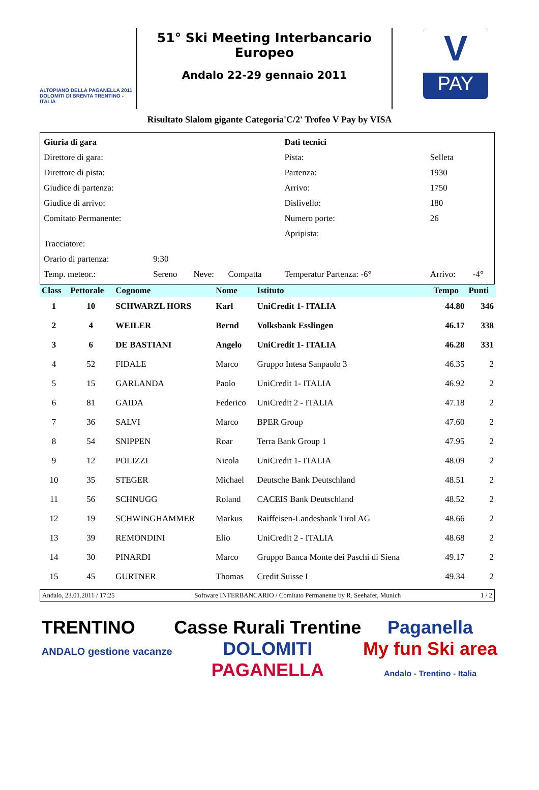ALTOPIANO DELLA PAGANELLA 2011
DOLOMITI DI BRENTA TRENTINO - ITALIA
51° Ski Meeting Interbancario Europeo
Andalo 22-29 gennaio 2011
V
PAY
Risultato Slalom gigante Categoria'C/2' Trofeo V Pay by VISA
| Giuria di gara | | | | Dati tecnici | | |
| Direttore di gara: | | | | Pista: | Selleta | |
| Direttore di pista: | | | | Partenza: | 1930 | |
| Giudice di partenza: | | | | Arrivo: | 1750 | |
| Giudice di arrivo: | | | | Dislivello: | 180 | |
| Comitato Permanente: | | | | Numero porte: | 26 | |
| Tracciatore: | | | | Apripista: | | |
| Orario di partenza: | 9:30 | | | | | |
| Temp. meteor.: | Sereno | Neve: | Compatta | Temperatur Partenza: -6° | Arrivo: | -4° |
| Class | Pettorale | Cognome | Nome | Istituto | Tempo | Punti |
| --- | --- | --- | --- | --- | --- | --- |
| 1 | 10 | SCHWARZL HORS | Karl | UniCredit 1- ITALIA | 44.80 | 346 |
| 2 | 4 | WEILER | Bernd | Volksbank Esslingen | 46.17 | 338 |
| 3 | 6 | DE BASTIANI | Angelo | UniCredit 1- ITALIA | 46.28 | 331 |
| 4 | 52 | FIDALE | Marco | Gruppo Intesa Sanpaolo 3 | 46.35 | 2 |
| 5 | 15 | GARLANDA | Paolo | UniCredit 1- ITALIA | 46.92 | 2 |
| 6 | 81 | GAIDA | Federico | UniCredit 2 - ITALIA | 47.18 | 2 |
| 7 | 36 | SALVI | Marco | BPER Group | 47.60 | 2 |
| 8 | 54 | SNIPPEN | Roar | Terra Bank Group 1 | 47.95 | 2 |
| 9 | 12 | POLIZZI | Nicola | UniCredit 1- ITALIA | 48.09 | 2 |
| 10 | 35 | STEGER | Michael | Deutsche Bank Deutschland | 48.51 | 2 |
| 11 | 56 | SCHNUGG | Roland | CACEIS Bank Deutschland | 48.52 | 2 |
| 12 | 19 | SCHWINGHAMMER | Markus | Raiffeisen-Landesbank Tirol AG | 48.66 | 2 |
| 13 | 39 | REMONDINI | Elio | UniCredit 2 - ITALIA | 48.68 | 2 |
| 14 | 30 | PINARDI | Marco | Gruppo Banca Monte dei Paschi di Siena | 49.17 | 2 |
| 15 | 45 | GURTNER | Thomas | Credit Suisse I | 49.34 | 2 |
Andalo, 23.01.2011 / 17:25 Software INTERBANCARIO / Comitato Permanente by R. Seehafer, Munich 1 / 2
TRENTINO
ANDALO gestione vacanze
Casse Rurali Trentine
DOLOMITI
PAGANELLA
Paganella
My fun Ski area
Andalo - Trentino - Italia